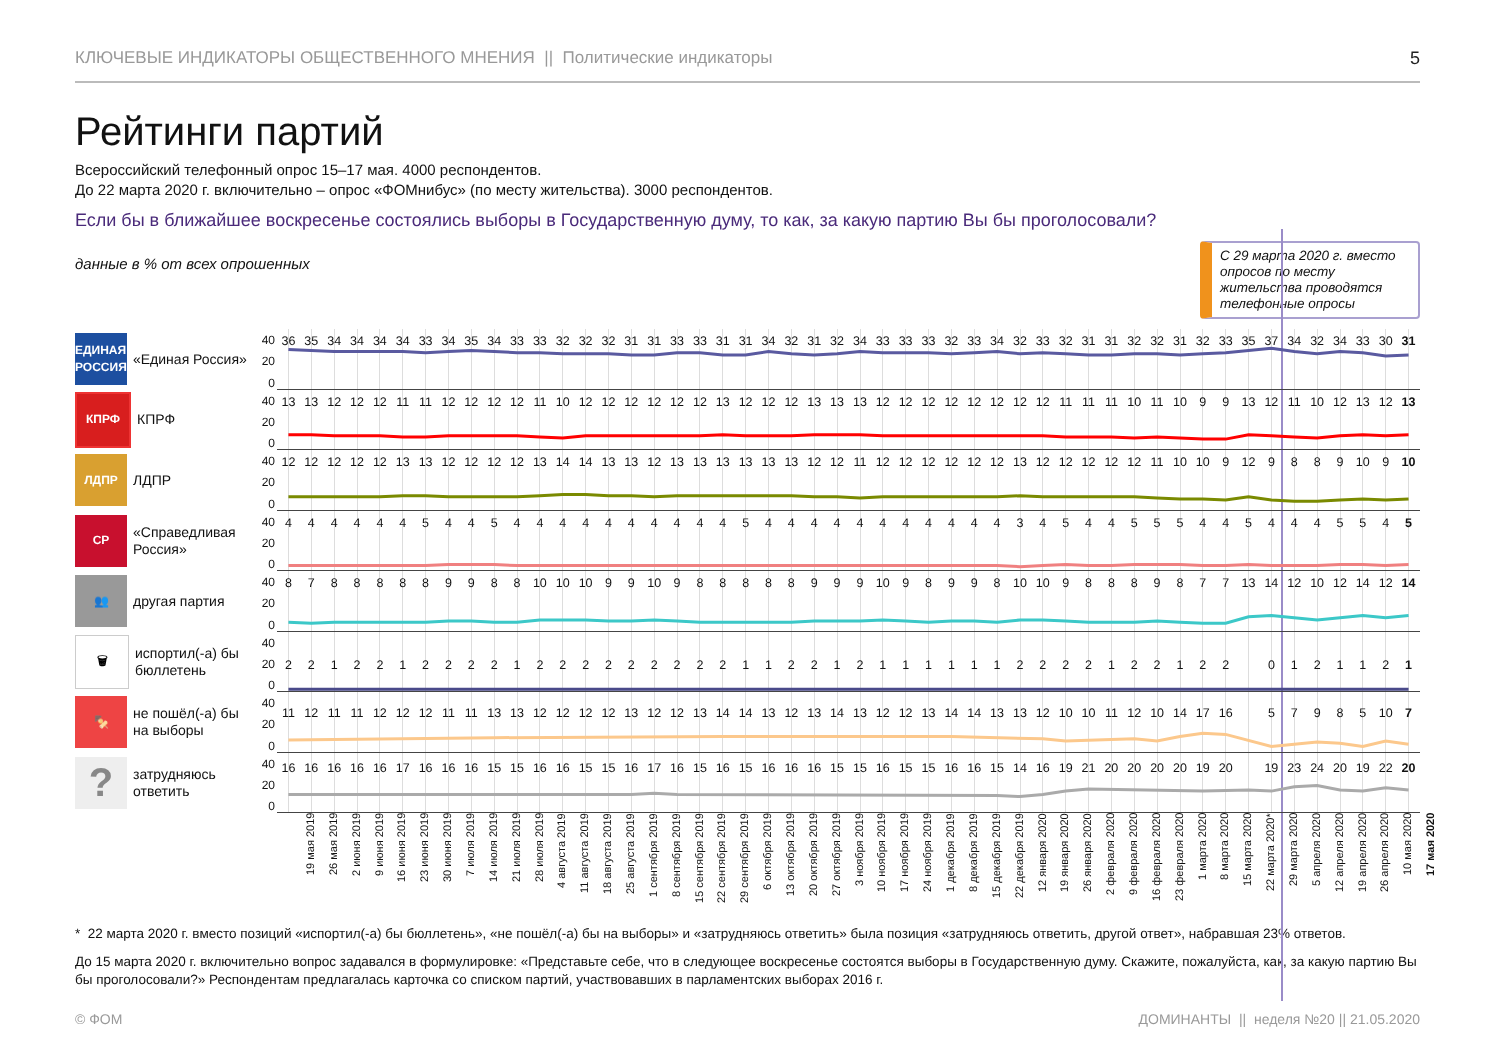КЛЮЧЕВЫЕ ИНДИКАТОРЫ ОБЩЕСТВЕННОГО МНЕНИЯ || Политические индикаторы 5
Рейтинги партий
Всероссийский телефонный опрос 15–17 мая. 4000 респондентов.
До 22 марта 2020 г. включительно – опрос «ФОМнибус» (по месту жительства). 3000 респондентов.
Если бы в ближайшее воскресенье состоялись выборы в Государственную думу, то как, за какую партию Вы бы проголосовали?
данные в % от всех опрошенных
С 29 марта 2020 г. вместо опросов по месту жительства проводятся телефонные опросы
ЕДИНАЯ РОССИЯ
«Единая Россия»
40
20
0
36 35 34 34 34 34 33 34 35 34 33 33 32 32 32 31 31 33 33 31 31 34 32 31 32 34 33 33 33 32 33 34 32 33 32 31 31 32 32 31 32 33 35 37 34 32 34 33 30 31
КПРФ
КПРФ
40
20
0
13 13 12 12 12 11 11 12 12 12 12 11 10 12 12 12 12 12 12 13 12 12 12 13 13 13 12 12 12 12 12 12 12 12 11 11 11 10 11 10 99 13 12 11 10 12 13 12 13
ЛДПР
ЛДПР
40
20
0
12 12 12 12 12 13 13 12 12 12 12 13 14 14 13 13 12 13 13 13 13 13 13 12 12 11 12 12 12 12 12 12 13 12 12 12 12 12 11 10 10 9 12 9889 10 9 10
СР
«Справедливая Россия»
40
20
0
44444454454444444444544444444444345445554454445545
👥
другая партия
40
20
0
87888889988 10 10 10 99 10 988888999 10 98998 10 10 98889877 13 14 12 10 12 14 12 14
🗑
испортил(-а) бы бюллетень
40
20
0
221221222212222222221122121111112222122122 0121121
🍢
не пошёл(-а) бы на выборы
40
20
0
11 12 11 11 12 12 12 11 11 13 13 12 12 12 12 13 12 12 13 14 14 13 12 13 14 13 12 12 13 14 14 13 13 12 10 10 11 12 10 14 17 16 57985 10 7
?
затрудняюсь ответить
40
20
0
16 16 16 16 16 17 16 16 16 15 15 16 16 15 15 16 17 16 15 16 15 16 16 16 15 15 16 15 15 16 16 15 14 16 19 21 20 20 20 20 19 20 19 23 24 20 19 22 20
19 мая 2019 26 мая 2019 2 июня 2019 9 июня 2019 16 июня 2019 23 июня 2019 30 июня 2019 7 июля 2019 14 июля 2019 21 июля 2019 28 июля 2019 4 августа 2019 11 августа 2019 18 августа 2019 25 августа 2019 1 сентября 2019 8 сентября 2019 15 сентября 2019 22 сентября 2019 29 сентября 2019 6 октября 2019 13 октября 2019 20 октября 2019 27 октября 2019 3 ноября 2019 10 ноября 2019 17 ноября 2019 24 ноября 2019 1 декабря 2019 8 декабря 2019 15 декабря 2019 22 декабря 2019 12 января 2020 19 января 2020 26 января 2020 2 февраля 2020 9 февраля 2020 16 февраля 2020 23 февраля 2020 1 марта 2020 8 марта 2020 15 марта 2020 22 марта 2020* 29 марта 2020 5 апреля 2020 12 апреля 2020 19 апреля 2020 26 апреля 2020 10 мая 2020 17 мая 2020
* 22 марта 2020 г. вместо позиций «испортил(-а) бы бюллетень», «не пошёл(-а) бы на выборы» и «затрудняюсь ответить» была позиция «затрудняюсь ответить, другой ответ», набравшая 23% ответов.
До 15 марта 2020 г. включительно вопрос задавался в формулировке: «Представьте себе, что в следующее воскресенье состоятся выборы в Государственную думу. Скажите, пожалуйста, как, за какую партию Вы бы проголосовали?» Респондентам предлагалась карточка со списком партий, участвовавших в парламентских выборах 2016 г.
© ФОМ ДОМИНАНТЫ || неделя №20 || 21.05.2020